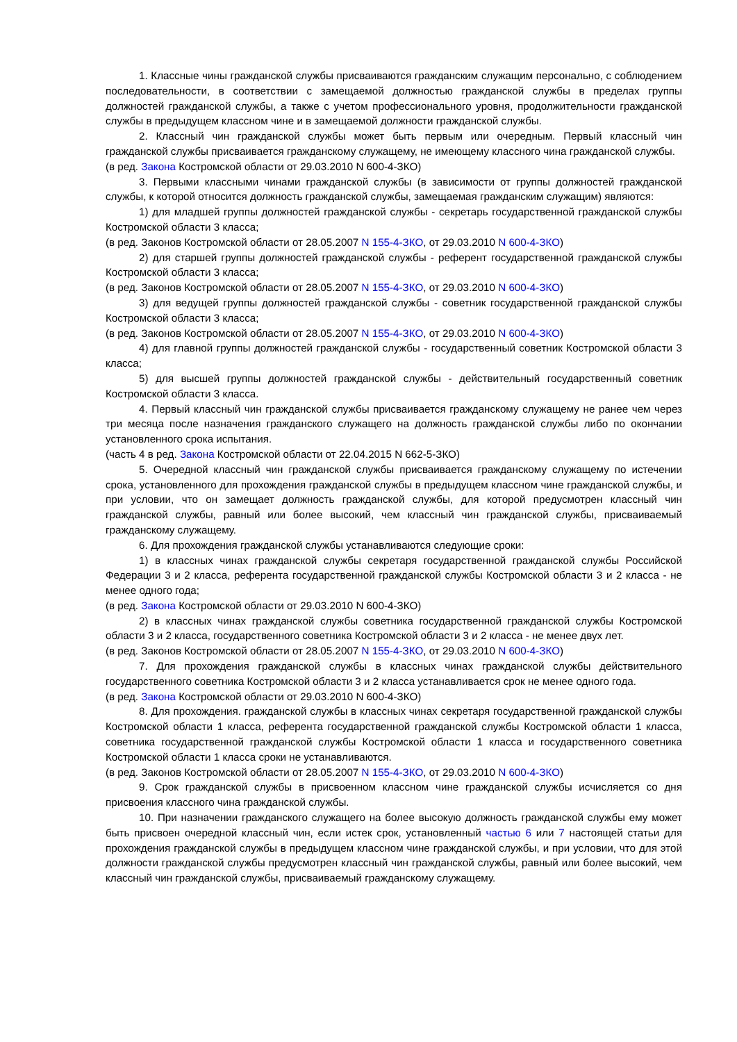1. Классные чины гражданской службы присваиваются гражданским служащим персонально, с соблюдением последовательности, в соответствии с замещаемой должностью гражданской службы в пределах группы должностей гражданской службы, а также с учетом профессионального уровня, продолжительности гражданской службы в предыдущем классном чине и в замещаемой должности гражданской службы.
2. Классный чин гражданской службы может быть первым или очередным. Первый классный чин гражданской службы присваивается гражданскому служащему, не имеющему классного чина гражданской службы.
(в ред. Закона Костромской области от 29.03.2010 N 600-4-ЗКО)
3. Первыми классными чинами гражданской службы (в зависимости от группы должностей гражданской службы, к которой относится должность гражданской службы, замещаемая гражданским служащим) являются:
1) для младшей группы должностей гражданской службы - секретарь государственной гражданской службы Костромской области 3 класса;
(в ред. Законов Костромской области от 28.05.2007 N 155-4-ЗКО, от 29.03.2010 N 600-4-ЗКО)
2) для старшей группы должностей гражданской службы - референт государственной гражданской службы Костромской области 3 класса;
(в ред. Законов Костромской области от 28.05.2007 N 155-4-ЗКО, от 29.03.2010 N 600-4-ЗКО)
3) для ведущей группы должностей гражданской службы - советник государственной гражданской службы Костромской области 3 класса;
(в ред. Законов Костромской области от 28.05.2007 N 155-4-ЗКО, от 29.03.2010 N 600-4-ЗКО)
4) для главной группы должностей гражданской службы - государственный советник Костромской области 3 класса;
5) для высшей группы должностей гражданской службы - действительный государственный советник Костромской области 3 класса.
4. Первый классный чин гражданской службы присваивается гражданскому служащему не ранее чем через три месяца после назначения гражданского служащего на должность гражданской службы либо по окончании установленного срока испытания.
(часть 4 в ред. Закона Костромской области от 22.04.2015 N 662-5-ЗКО)
5. Очередной классный чин гражданской службы присваивается гражданскому служащему по истечении срока, установленного для прохождения гражданской службы в предыдущем классном чине гражданской службы, и при условии, что он замещает должность гражданской службы, для которой предусмотрен классный чин гражданской службы, равный или более высокий, чем классный чин гражданской службы, присваиваемый гражданскому служащему.
6. Для прохождения гражданской службы устанавливаются следующие сроки:
1) в классных чинах гражданской службы секретаря государственной гражданской службы Российской Федерации 3 и 2 класса, референта государственной гражданской службы Костромской области 3 и 2 класса - не менее одного года;
(в ред. Закона Костромской области от 29.03.2010 N 600-4-ЗКО)
2) в классных чинах гражданской службы советника государственной гражданской службы Костромской области 3 и 2 класса, государственного советника Костромской области 3 и 2 класса - не менее двух лет.
(в ред. Законов Костромской области от 28.05.2007 N 155-4-ЗКО, от 29.03.2010 N 600-4-ЗКО)
7. Для прохождения гражданской службы в классных чинах гражданской службы действительного государственного советника Костромской области 3 и 2 класса устанавливается срок не менее одного года.
(в ред. Закона Костромской области от 29.03.2010 N 600-4-ЗКО)
8. Для прохождения. гражданской службы в классных чинах секретаря государственной гражданской службы Костромской области 1 класса, референта государственной гражданской службы Костромской области 1 класса, советника государственной гражданской службы Костромской области 1 класса и государственного советника Костромской области 1 класса сроки не устанавливаются.
(в ред. Законов Костромской области от 28.05.2007 N 155-4-ЗКО, от 29.03.2010 N 600-4-ЗКО)
9. Срок гражданской службы в присвоенном классном чине гражданской службы исчисляется со дня присвоения классного чина гражданской службы.
10. При назначении гражданского служащего на более высокую должность гражданской службы ему может быть присвоен очередной классный чин, если истек срок, установленный частью 6 или 7 настоящей статьи для прохождения гражданской службы в предыдущем классном чине гражданской службы, и при условии, что для этой должности гражданской службы предусмотрен классный чин гражданской службы, равный или более высокий, чем классный чин гражданской службы, присваиваемый гражданскому служащему.